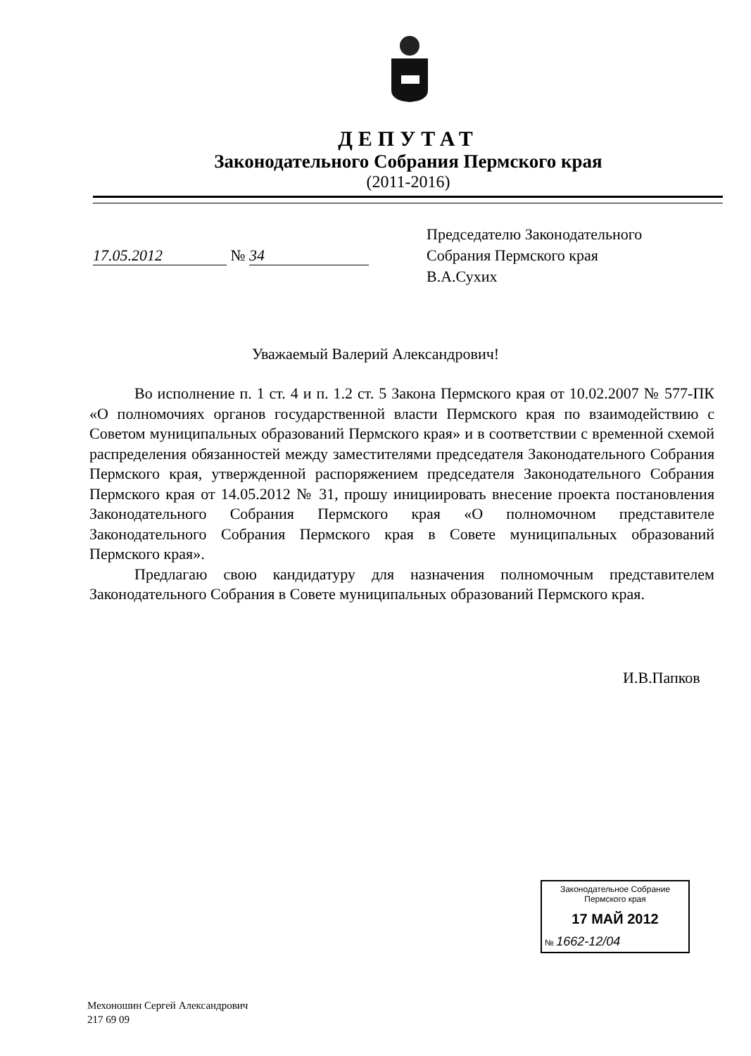ДЕПУТАТ
Законодательного Собрания Пермского края
(2011-2016)
17.05.2012 № 34
Председателю Законодательного
Собрания Пермского края
В.А.Сухих
Уважаемый Валерий Александрович!
Во исполнение п. 1 ст. 4 и п. 1.2 ст. 5 Закона Пермского края от 10.02.2007 № 577-ПК «О полномочиях органов государственной власти Пермского края по взаимодействию с Советом муниципальных образований Пермского края» и в соответствии с временной схемой распределения обязанностей между заместителями председателя Законодательного Собрания Пермского края, утвержденной распоряжением председателя Законодательного Собрания Пермского края от 14.05.2012 № 31, прошу инициировать внесение проекта постановления Законодательного Собрания Пермского края «О полномочном представителе Законодательного Собрания Пермского края в Совете муниципальных образований Пермского края».
Предлагаю свою кандидатуру для назначения полномочным представителем Законодательного Собрания в Совете муниципальных образований Пермского края.
И.В.Папков
Законодательное Собрание
Пермского края
17 МАЙ 2012
№ 1662-12/04
Мехоношин Сергей Александрович
217 69 09